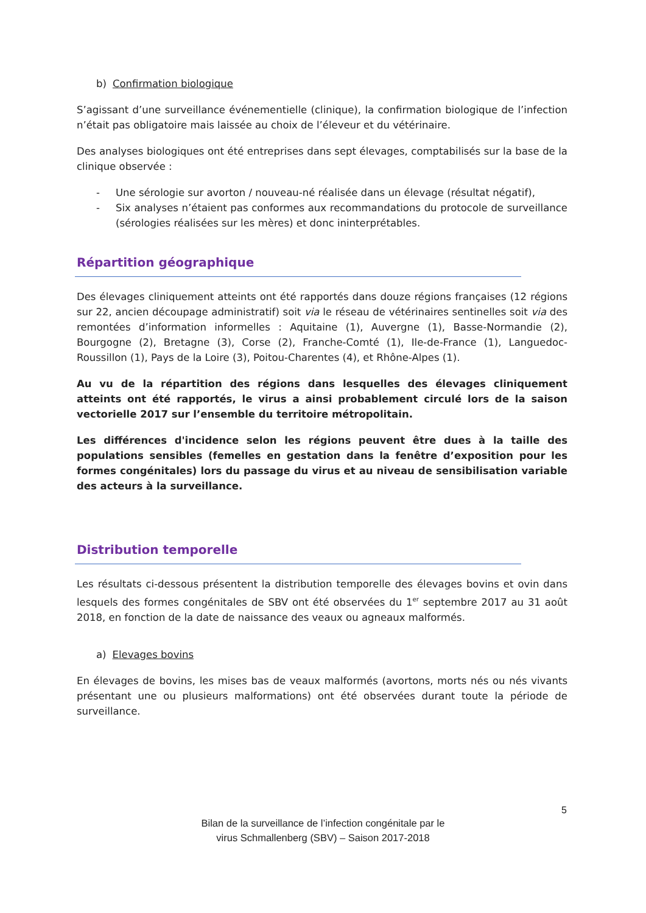b) Confirmation biologique
S’agissant d’une surveillance événementielle (clinique), la confirmation biologique de l’infection n’était pas obligatoire mais laissée au choix de l’éleveur et du vétérinaire.
Des analyses biologiques ont été entreprises dans sept élevages, comptabilisés sur la base de la clinique observée :
- Une sérologie sur avorton / nouveau-né réalisée dans un élevage (résultat négatif),
- Six analyses n’étaient pas conformes aux recommandations du protocole de surveillance (sérologies réalisées sur les mères) et donc ininterprétables.
Répartition géographique
Des élevages cliniquement atteints ont été rapportés dans douze régions françaises (12 régions sur 22, ancien découpage administratif) soit via le réseau de vétérinaires sentinelles soit via des remontées d’information informelles : Aquitaine (1), Auvergne (1), Basse-Normandie (2), Bourgogne (2), Bretagne (3), Corse (2), Franche-Comté (1), Ile-de-France (1), Languedoc-Roussillon (1), Pays de la Loire (3), Poitou-Charentes (4), et Rhône-Alpes (1).
Au vu de la répartition des régions dans lesquelles des élevages cliniquement atteints ont été rapportés, le virus a ainsi probablement circulé lors de la saison vectorielle 2017 sur l’ensemble du territoire métropolitain.
Les différences d'incidence selon les régions peuvent être dues à la taille des populations sensibles (femelles en gestation dans la fenêtre d’exposition pour les formes congénitales) lors du passage du virus et au niveau de sensibilisation variable des acteurs à la surveillance.
Distribution temporelle
Les résultats ci-dessous présentent la distribution temporelle des élevages bovins et ovin dans lesquels des formes congénitales de SBV ont été observées du 1<sup>er</sup> septembre 2017 au 31 août 2018, en fonction de la date de naissance des veaux ou agneaux malformés.
a) Elevages bovins
En élevages de bovins, les mises bas de veaux malformés (avortons, morts nés ou nés vivants présentant une ou plusieurs malformations) ont été observées durant toute la période de surveillance.
5
Bilan de la surveillance de l’infection congénitale par le
virus Schmallenberg (SBV) – Saison 2017-2018